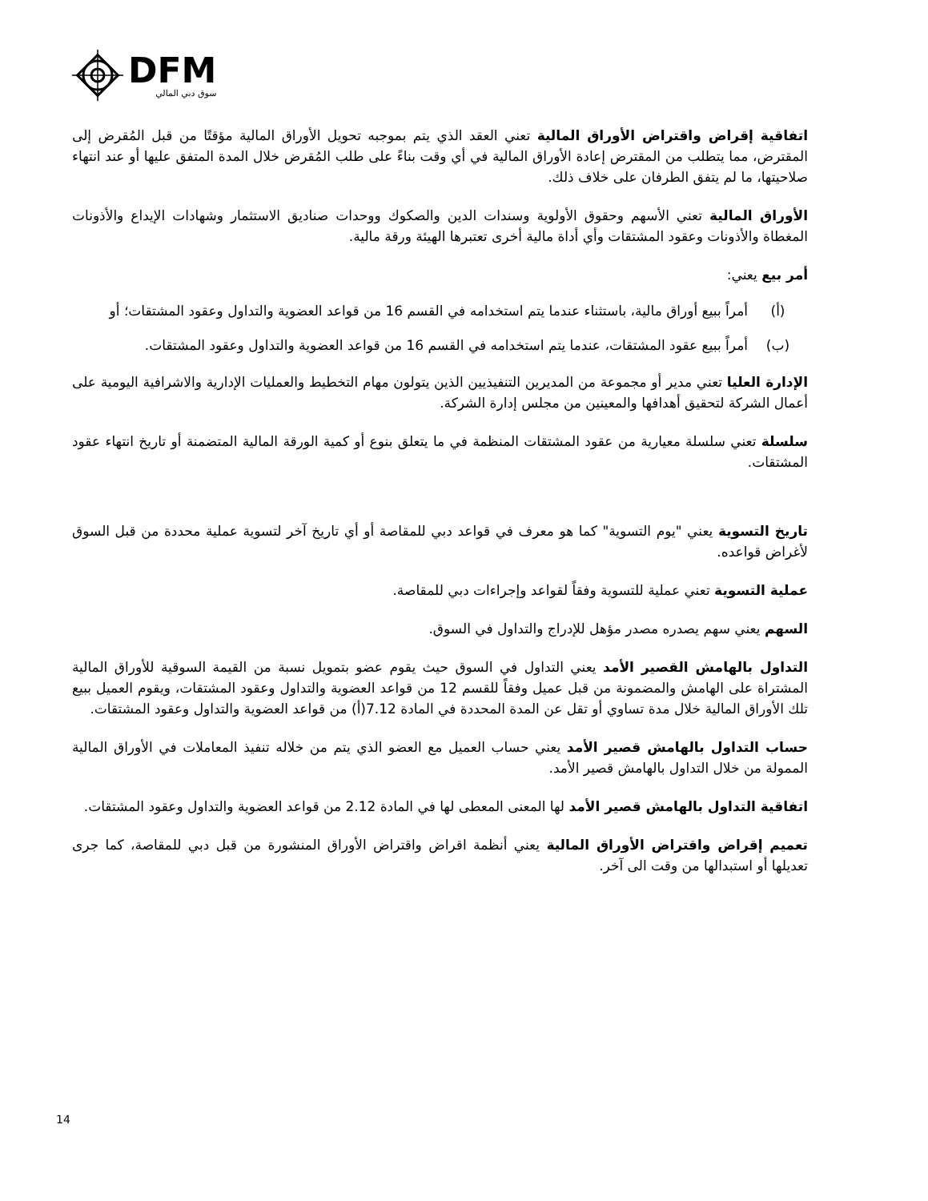DFM
سوق دبي المالي
اتفاقية إقراض واقتراض الأوراق المالية تعني العقد الذي يتم بموجبه تحويل الأوراق المالية مؤقتًا من قبل المُقرض إلى المقترض، مما يتطلب من المقترض إعادة الأوراق المالية في أي وقت بناءً على طلب المُقرض خلال المدة المتفق عليها أو عند انتهاء صلاحيتها، ما لم يتفق الطرفان على خلاف ذلك.
الأوراق المالية تعني الأسهم وحقوق الأولوية وسندات الدين والصكوك ووحدات صناديق الاستثمار وشهادات الإيداع والأذونات المغطاة والأذونات وعقود المشتقات وأي أداة مالية أخرى تعتبرها الهيئة ورقة مالية.
أمر بيع يعني:
(أ) أمراً ببيع أوراق مالية، باستثناء عندما يتم استخدامه في القسم 16 من قواعد العضوية والتداول وعقود المشتقات؛ أو
(ب) أمراً ببيع عقود المشتقات، عندما يتم استخدامه في القسم 16 من قواعد العضوية والتداول وعقود المشتقات.
الإدارة العليا تعني مدير أو مجموعة من المديرين التنفيذيين الذين يتولون مهام التخطيط والعمليات الإدارية والاشرافية اليومية على أعمال الشركة لتحقيق أهدافها والمعينين من مجلس إدارة الشركة.
سلسلة تعني سلسلة معيارية من عقود المشتقات المنظمة في ما يتعلق بنوع أو كمية الورقة المالية المتضمنة أو تاريخ انتهاء عقود المشتقات.
تاريخ التسوية يعني "يوم التسوية" كما هو معرف في قواعد دبي للمقاصة أو أي تاريخ آخر لتسوية عملية محددة من قبل السوق لأغراض قواعده.
عملية التسوية تعني عملية للتسوية وفقاً لقواعد وإجراءات دبي للمقاصة.
السهم يعني سهم يصدره مصدر مؤهل للإدراج والتداول في السوق.
التداول بالهامش القصير الأمد يعني التداول في السوق حيث يقوم عضو بتمويل نسبة من القيمة السوقية للأوراق المالية المشتراة على الهامش والمضمونة من قبل عميل وفقاً للقسم 12 من قواعد العضوية والتداول وعقود المشتقات، ويقوم العميل ببيع تلك الأوراق المالية خلال مدة تساوي أو تقل عن المدة المحددة في المادة 7.12(أ) من قواعد العضوية والتداول وعقود المشتقات.
حساب التداول بالهامش قصير الأمد يعني حساب العميل مع العضو الذي يتم من خلاله تنفيذ المعاملات في الأوراق المالية الممولة من خلال التداول بالهامش قصير الأمد.
اتفاقية التداول بالهامش قصير الأمد لها المعنى المعطى لها في المادة 2.12 من قواعد العضوية والتداول وعقود المشتقات.
تعميم إقراض واقتراض الأوراق المالية يعني أنظمة اقراض واقتراض الأوراق المنشورة من قبل دبي للمقاصة، كما جرى تعديلها أو استبدالها من وقت الى آخر.
14